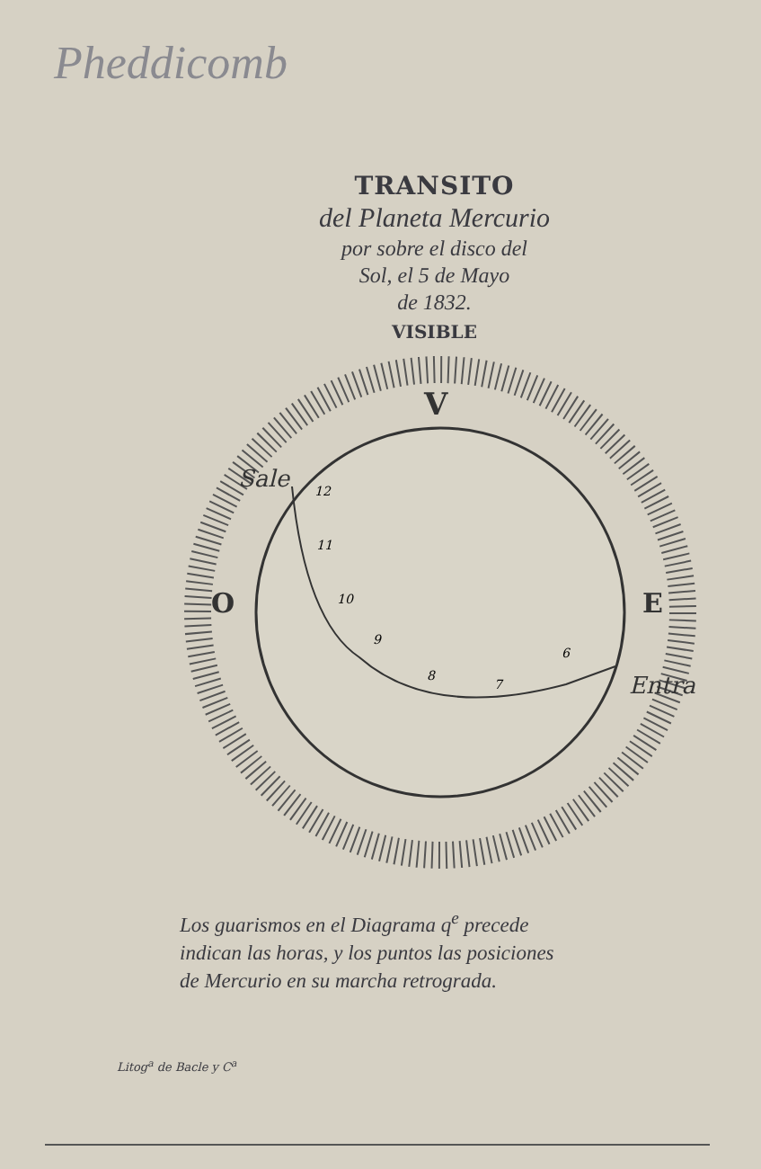Pheddicomb
TRANSITO
del Planeta Mercurio
por sobre el disco del
Sol, el 5 de Mayo
de 1832.
VISIBLE
V
O
E
Sale
Entra
12
11
10
9
8
7
6
Los guarismos en el Diagrama q<sup>e</sup> precede
indican las horas, y los puntos las posiciones
de Mercurio en su marcha retrograda.
Litog<sup>a</sup> de Bacle y C<sup>a</sup>